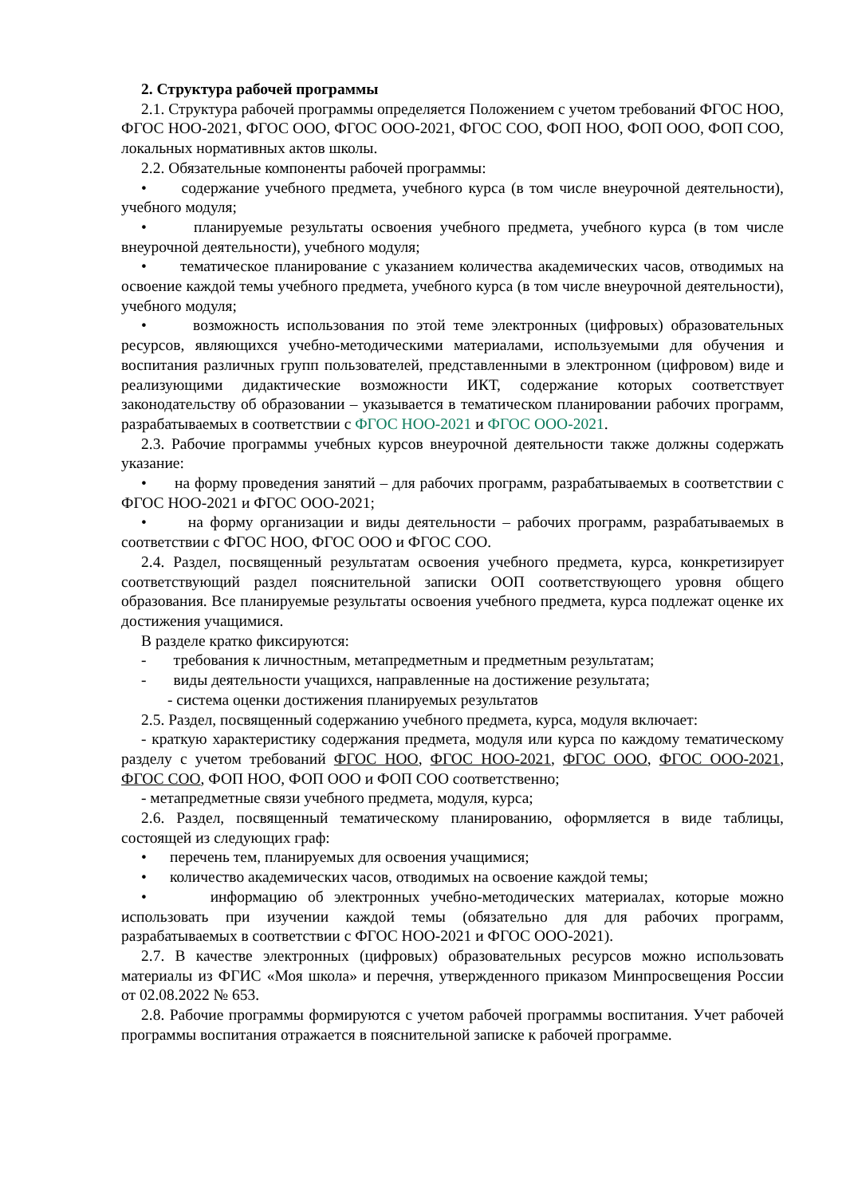2. Структура рабочей программы
2.1. Структура рабочей программы определяется Положением с учетом требований ФГОС НОО, ФГОС НОО-2021, ФГОС ООО, ФГОС ООО-2021, ФГОС СОО, ФОП НОО, ФОП ООО, ФОП СОО, локальных нормативных актов школы.
2.2. Обязательные компоненты рабочей программы:
• содержание учебного предмета, учебного курса (в том числе внеурочной деятельности), учебного модуля;
• планируемые результаты освоения учебного предмета, учебного курса (в том числе внеурочной деятельности), учебного модуля;
• тематическое планирование с указанием количества академических часов, отводимых на освоение каждой темы учебного предмета, учебного курса (в том числе внеурочной деятельности), учебного модуля;
• возможность использования по этой теме электронных (цифровых) образовательных ресурсов, являющихся учебно-методическими материалами, используемыми для обучения и воспитания различных групп пользователей, представленными в электронном (цифровом) виде и реализующими дидактические возможности ИКТ, содержание которых соответствует законодательству об образовании – указывается в тематическом планировании рабочих программ, разрабатываемых в соответствии с ФГОС НОО-2021 и ФГОС ООО-2021.
2.3. Рабочие программы учебных курсов внеурочной деятельности также должны содержать указание:
• на форму проведения занятий – для рабочих программ, разрабатываемых в соответствии с ФГОС НОО-2021 и ФГОС ООО-2021;
• на форму организации и виды деятельности – рабочих программ, разрабатываемых в соответствии с ФГОС НОО, ФГОС ООО и ФГОС СОО.
2.4. Раздел, посвященный результатам освоения учебного предмета, курса, конкретизирует соответствующий раздел пояснительной записки ООП соответствующего уровня общего образования. Все планируемые результаты освоения учебного предмета, курса подлежат оценке их достижения учащимися.
В разделе кратко фиксируются:
- требования к личностным, метапредметным и предметным результатам;
- виды деятельности учащихся, направленные на достижение результата;
- система оценки достижения планируемых результатов
2.5. Раздел, посвященный содержанию учебного предмета, курса, модуля включает:
- краткую характеристику содержания предмета, модуля или курса по каждому тематическому разделу с учетом требований ФГОС НОО, ФГОС НОО-2021, ФГОС ООО, ФГОС ООО-2021, ФГОС СОО, ФОП НОО, ФОП ООО и ФОП СОО соответственно;
- метапредметные связи учебного предмета, модуля, курса;
2.6. Раздел, посвященный тематическому планированию, оформляется в виде таблицы, состоящей из следующих граф:
• перечень тем, планируемых для освоения учащимися;
• количество академических часов, отводимых на освоение каждой темы;
• информацию об электронных учебно-методических материалах, которые можно использовать при изучении каждой темы (обязательно для для рабочих программ, разрабатываемых в соответствии с ФГОС НОО-2021 и ФГОС ООО-2021).
2.7. В качестве электронных (цифровых) образовательных ресурсов можно использовать материалы из ФГИС «Моя школа» и перечня, утвержденного приказом Минпросвещения России от 02.08.2022 № 653.
2.8. Рабочие программы формируются с учетом рабочей программы воспитания. Учет рабочей программы воспитания отражается в пояснительной записке к рабочей программе.